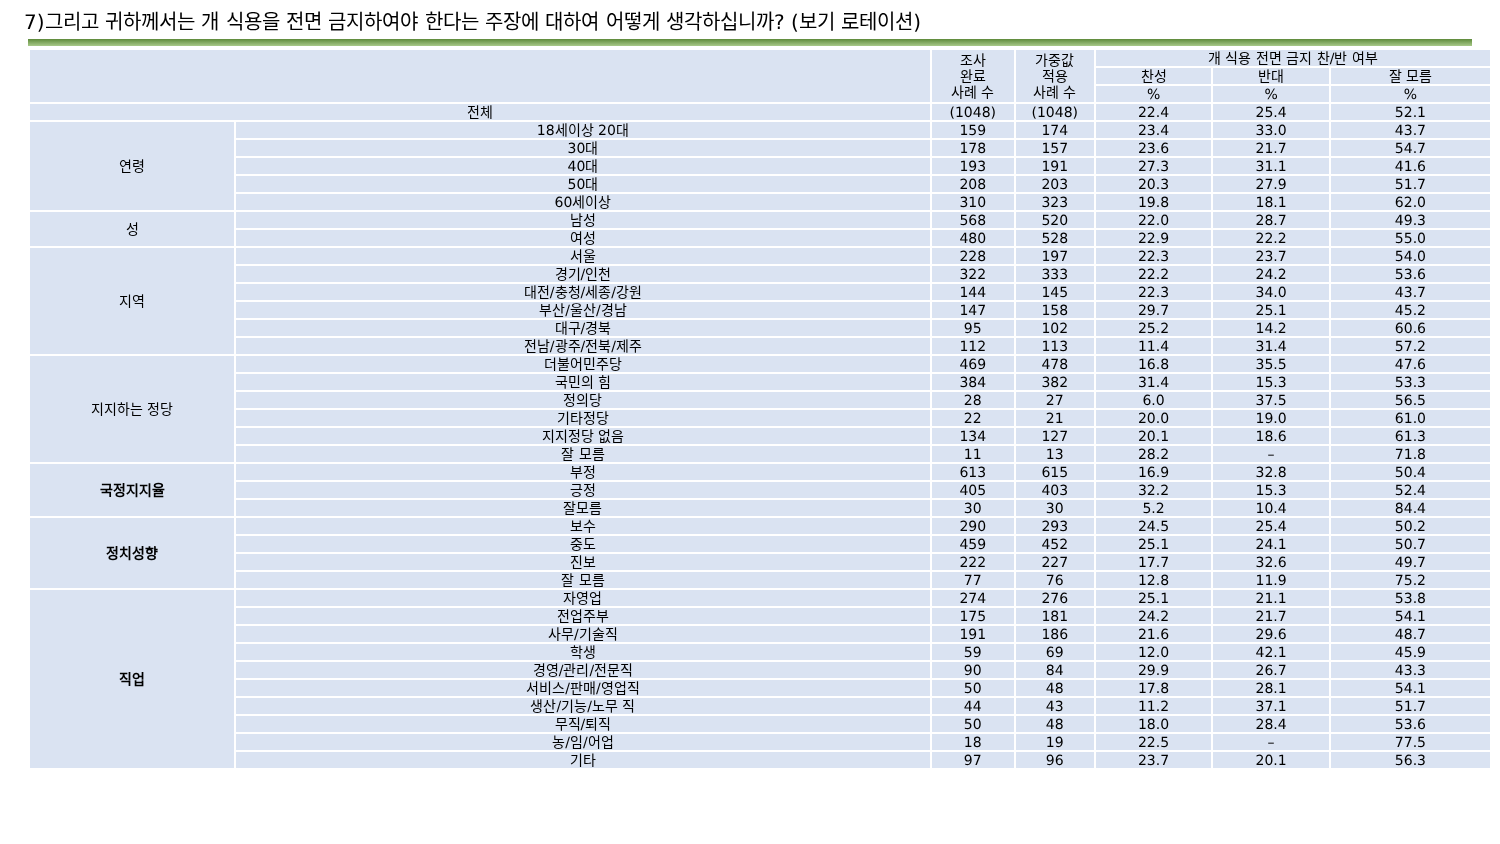7)그리고 귀하께서는 개 식용을 전면 금지하여야 한다는 주장에 대하여 어떻게 생각하십니까? (보기 로테이션)
| | | 조사 완료 사례 수 | 가중값 적용 사례 수 | 개 식용 전면 금지 찬/반 여부 | | |
| --- | --- | --- | --- | --- | --- | --- |
| | | | | 찬성 | 반대 | 잘 모름 |
| | | | | % | % | % |
| 전체 | | (1048) | (1048) | 22.4 | 25.4 | 52.1 |
| 연령 | 18세이상 20대 | 159 | 174 | 23.4 | 33.0 | 43.7 |
| | 30대 | 178 | 157 | 23.6 | 21.7 | 54.7 |
| | 40대 | 193 | 191 | 27.3 | 31.1 | 41.6 |
| | 50대 | 208 | 203 | 20.3 | 27.9 | 51.7 |
| | 60세이상 | 310 | 323 | 19.8 | 18.1 | 62.0 |
| 성 | 남성 | 568 | 520 | 22.0 | 28.7 | 49.3 |
| | 여성 | 480 | 528 | 22.9 | 22.2 | 55.0 |
| 지역 | 서울 | 228 | 197 | 22.3 | 23.7 | 54.0 |
| | 경기/인천 | 322 | 333 | 22.2 | 24.2 | 53.6 |
| | 대전/충청/세종/강원 | 144 | 145 | 22.3 | 34.0 | 43.7 |
| | 부산/울산/경남 | 147 | 158 | 29.7 | 25.1 | 45.2 |
| | 대구/경북 | 95 | 102 | 25.2 | 14.2 | 60.6 |
| | 전남/광주/전북/제주 | 112 | 113 | 11.4 | 31.4 | 57.2 |
| 지지하는 정당 | 더불어민주당 | 469 | 478 | 16.8 | 35.5 | 47.6 |
| | 국민의 힘 | 384 | 382 | 31.4 | 15.3 | 53.3 |
| | 정의당 | 28 | 27 | 6.0 | 37.5 | 56.5 |
| | 기타정당 | 22 | 21 | 20.0 | 19.0 | 61.0 |
| | 지지정당 없음 | 134 | 127 | 20.1 | 18.6 | 61.3 |
| | 잘 모름 | 11 | 13 | 28.2 | – | 71.8 |
| 국정지지율 | 부정 | 613 | 615 | 16.9 | 32.8 | 50.4 |
| | 긍정 | 405 | 403 | 32.2 | 15.3 | 52.4 |
| | 잘모름 | 30 | 30 | 5.2 | 10.4 | 84.4 |
| 정치성향 | 보수 | 290 | 293 | 24.5 | 25.4 | 50.2 |
| | 중도 | 459 | 452 | 25.1 | 24.1 | 50.7 |
| | 진보 | 222 | 227 | 17.7 | 32.6 | 49.7 |
| | 잘 모름 | 77 | 76 | 12.8 | 11.9 | 75.2 |
| 직업 | 자영업 | 274 | 276 | 25.1 | 21.1 | 53.8 |
| | 전업주부 | 175 | 181 | 24.2 | 21.7 | 54.1 |
| | 사무/기술직 | 191 | 186 | 21.6 | 29.6 | 48.7 |
| | 학생 | 59 | 69 | 12.0 | 42.1 | 45.9 |
| | 경영/관리/전문직 | 90 | 84 | 29.9 | 26.7 | 43.3 |
| | 서비스/판매/영업직 | 50 | 48 | 17.8 | 28.1 | 54.1 |
| | 생산/기능/노무 직 | 44 | 43 | 11.2 | 37.1 | 51.7 |
| | 무직/퇴직 | 50 | 48 | 18.0 | 28.4 | 53.6 |
| | 농/임/어업 | 18 | 19 | 22.5 | – | 77.5 |
| | 기타 | 97 | 96 | 23.7 | 20.1 | 56.3 |